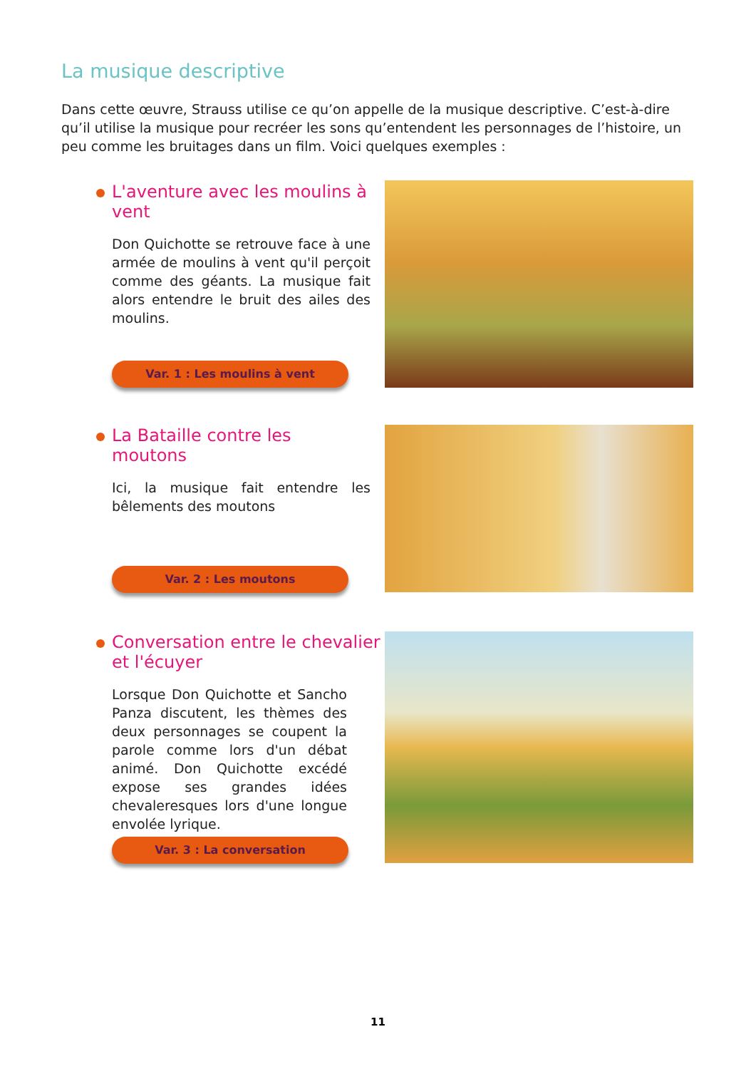La musique descriptive
Dans cette œuvre, Strauss utilise ce qu’on appelle de la musique descriptive. C’est-à-dire qu’il utilise la musique pour recréer les sons qu’entendent les personnages de l’histoire, un peu comme les bruitages dans un film. Voici quelques exemples :
L'aventure avec les moulins à vent
Don Quichotte se retrouve face à une armée de moulins à vent qu'il perçoit comme des géants. La musique fait alors entendre le bruit des ailes des moulins.
Var. 1 : Les moulins à vent
La Bataille contre les moutons
Ici, la musique fait entendre les bêlements des moutons
Var. 2 : Les moutons
Conversation entre le chevalier et l'écuyer
Lorsque Don Quichotte et Sancho Panza discutent, les thèmes des deux personnages se coupent la parole comme lors d'un débat animé. Don Quichotte excédé expose ses grandes idées chevaleresques lors d'une longue envolée lyrique.
Var. 3 : La conversation
11